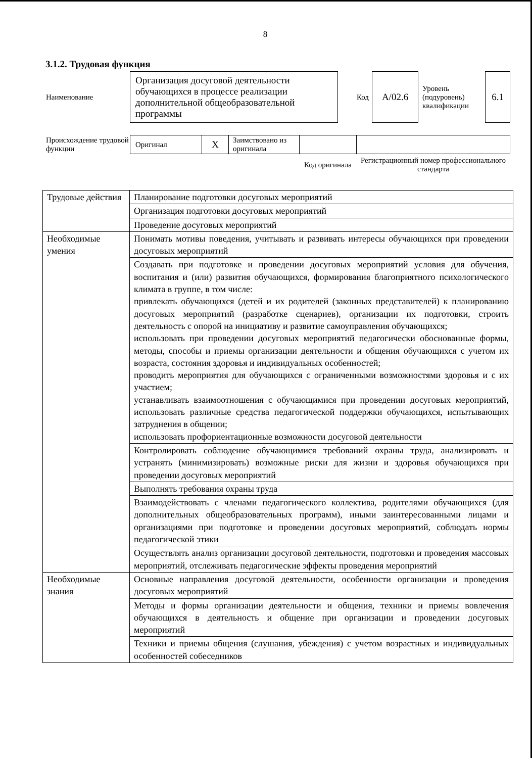8
3.1.2. Трудовая функция
| Наименование | Организация досуговой деятельности обучающихся в процессе реализации дополнительной общеобразовательной программы | Код | А/02.6 | Уровень (подуровень) квалификации | 6.1 |
| Происхождение трудовой функции | Оригинал | X | Заимствовано из оригинала | | |
| | | | | Код оригинала | Регистрационный номер профессионального стандарта |
| Трудовые действия | Планирование подготовки досуговых мероприятий |
| | Организация подготовки досуговых мероприятий |
| | Проведение досуговых мероприятий |
| Необходимые умения | Понимать мотивы поведения, учитывать и развивать интересы обучающихся при проведении досуговых мероприятий |
| | Создавать при подготовке и проведении досуговых мероприятий условия для обучения, воспитания и (или) развития обучающихся, формирования благоприятного психологического климата в группе, в том числе: привлекать обучающихся (детей и их родителей (законных представителей) к планированию досуговых мероприятий (разработке сценариев), организации их подготовки, строить деятельность с опорой на инициативу и развитие самоуправления обучающихся; использовать при проведении досуговых мероприятий педагогически обоснованные формы, методы, способы и приемы организации деятельности и общения обучающихся с учетом их возраста, состояния здоровья и индивидуальных особенностей; проводить мероприятия для обучающихся с ограниченными возможностями здоровья и с их участием; устанавливать взаимоотношения с обучающимися при проведении досуговых мероприятий, использовать различные средства педагогической поддержки обучающихся, испытывающих затруднения в общении; использовать профориентационные возможности досуговой деятельности |
| | Контролировать соблюдение обучающимися требований охраны труда, анализировать и устранять (минимизировать) возможные риски для жизни и здоровья обучающихся при проведении досуговых мероприятий |
| | Выполнять требования охраны труда |
| | Взаимодействовать с членами педагогического коллектива, родителями обучающихся (для дополнительных общеобразовательных программ), иными заинтересованными лицами и организациями при подготовке и проведении досуговых мероприятий, соблюдать нормы педагогической этики |
| | Осуществлять анализ организации досуговой деятельности, подготовки и проведения массовых мероприятий, отслеживать педагогические эффекты проведения мероприятий |
| Необходимые знания | Основные направления досуговой деятельности, особенности организации и проведения досуговых мероприятий |
| | Методы и формы организации деятельности и общения, техники и приемы вовлечения обучающихся в деятельность и общение при организации и проведении досуговых мероприятий |
| | Техники и приемы общения (слушания, убеждения) с учетом возрастных и индивидуальных особенностей собеседников |